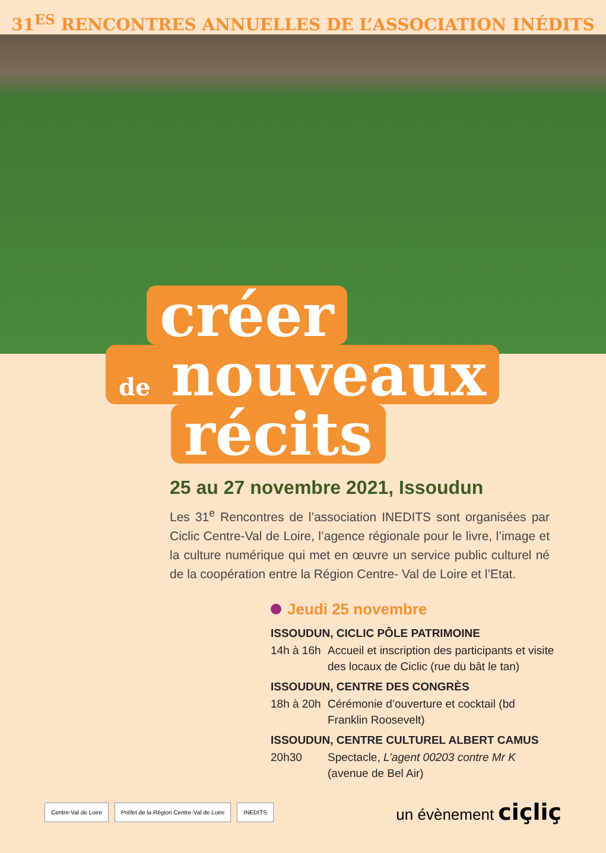31<sup>ES</sup> RENCONTRES ANNUELLES DE L’ASSOCIATION INÉDITS
créer
de nouveaux
récits
25 au 27 novembre 2021, Issoudun
Les 31<sup>e</sup> Rencontres de l’association INEDITS sont organisées par Ciclic Centre-Val de Loire, l’agence régionale pour le livre, l’image et la culture numérique qui met en œuvre un service public culturel né de la coopération entre la Région Centre- Val de Loire et l’Etat.
Jeudi 25 novembre
ISSOUDUN, CICLIC PÔLE PATRIMOINE
14h à 16h
Accueil et inscription des participants et visite des locaux de Ciclic (rue du bât le tan)
ISSOUDUN, CENTRE DES CONGRÈS
18h à 20h
Cérémonie d’ouverture et cocktail (bd Franklin Roosevelt)
ISSOUDUN, CENTRE CULTUREL ALBERT CAMUS
20h30 Spectacle, L’agent 00203 contre Mr K (avenue de Bel Air)
Centre-Val de Loire Préfet de la Région Centre-Val de Loire INEDITS
un évènement ciçliç